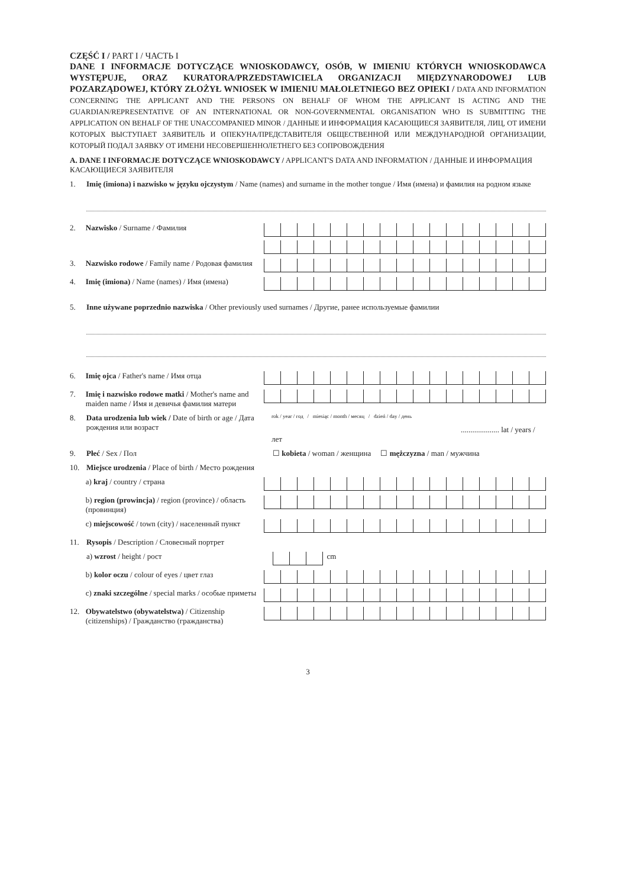CZĘŚĆ I / PART I / ЧАСТЬ I
DANE I INFORMACJE DOTYCZĄCE WNIOSKODAWCY, OSÓB, W IMIENIU KTÓRYCH WNIOSKODAWCA WYSTĘPUJE, ORAZ KURATORA/PRZEDSTAWICIELA ORGANIZACJI MIĘDZYNARODOWEJ LUB POZARZĄDOWEJ, KTÓRY ZŁOŻYŁ WNIOSEK W IMIENIU MAŁOLETNIEGO BEZ OPIEKI / DATA AND INFORMATION CONCERNING THE APPLICANT AND THE PERSONS ON BEHALF OF WHOM THE APPLICANT IS ACTING AND THE GUARDIAN/REPRESENTATIVE OF AN INTERNATIONAL OR NON-GOVERNMENTAL ORGANISATION WHO IS SUBMITTING THE APPLICATION ON BEHALF OF THE UNACCOMPANIED MINOR / ДАННЫЕ И ИНФОРМАЦИЯ КАСАЮЩИЕСЯ ЗАЯВИТЕЛЯ, ЛИЦ, ОТ ИМЕНИ КОТОРЫХ ВЫСТУПАЕТ ЗАЯВИТЕЛЬ И ОПЕКУНА/ПРЕДСТАВИТЕЛЯ ОБЩЕСТВЕННОЙ ИЛИ МЕЖДУНАРОДНОЙ ОРГАНИЗАЦИИ, КОТОРЫЙ ПОДАЛ ЗАЯВКУ ОТ ИМЕНИ НЕСОВЕРШЕННОЛЕТНЕГО БЕЗ СОПРОВОЖДЕНИЯ
A. DANE I INFORMACJE DOTYCZĄCE WNIOSKODAWCY / APPLICANT'S DATA AND INFORMATION / ДАННЫЕ И ИНФОРМАЦИЯ КАСАЮЩИЕСЯ ЗАЯВИТЕЛЯ
1. Imię (imiona) i nazwisko w języku ojczystym / Name (names) and surname in the mother tongue / Имя (имена) и фамилия на родном языке
2. Nazwisko / Surname / Фамилия
3. Nazwisko rodowe / Family name / Родовая фамилия
4. Imię (imiona) / Name (names) / Имя (имена)
5. Inne używane poprzednio nazwiska / Other previously used surnames / Другие, ранее используемые фамилии
6. Imię ojca / Father's name / Имя отца
7. Imię i nazwisko rodowe matki / Mother's name and maiden name / Имя и девичья фамилия матери
8. Data urodzenia lub wiek / Date of birth or age / Дата рождения или возраст
rok / year / год / miesiąc / month / месяц / dzień / day / день
.................... lat / years / лет
9. Płeć / Sex / Пол ☐ kobieta / woman / женщина ☐ mężczyzna / man / мужчина
10. Miejsce urodzenia / Place of birth / Место рождения
a) kraj / country / страна
b) region (prowincja) / region (province) / область (провинция)
c) miejscowość / town (city) / населенный пункт
11. Rysopis / Description / Словесный портрет
a) wzrost / height / рост
cm
b) kolor oczu / colour of eyes / цвет глаз
c) znaki szczególne / special marks / особые приметы
12. Obywatelstwo (obywatelstwa) / Citizenship (citizenships) / Гражданство (гражданства)
3